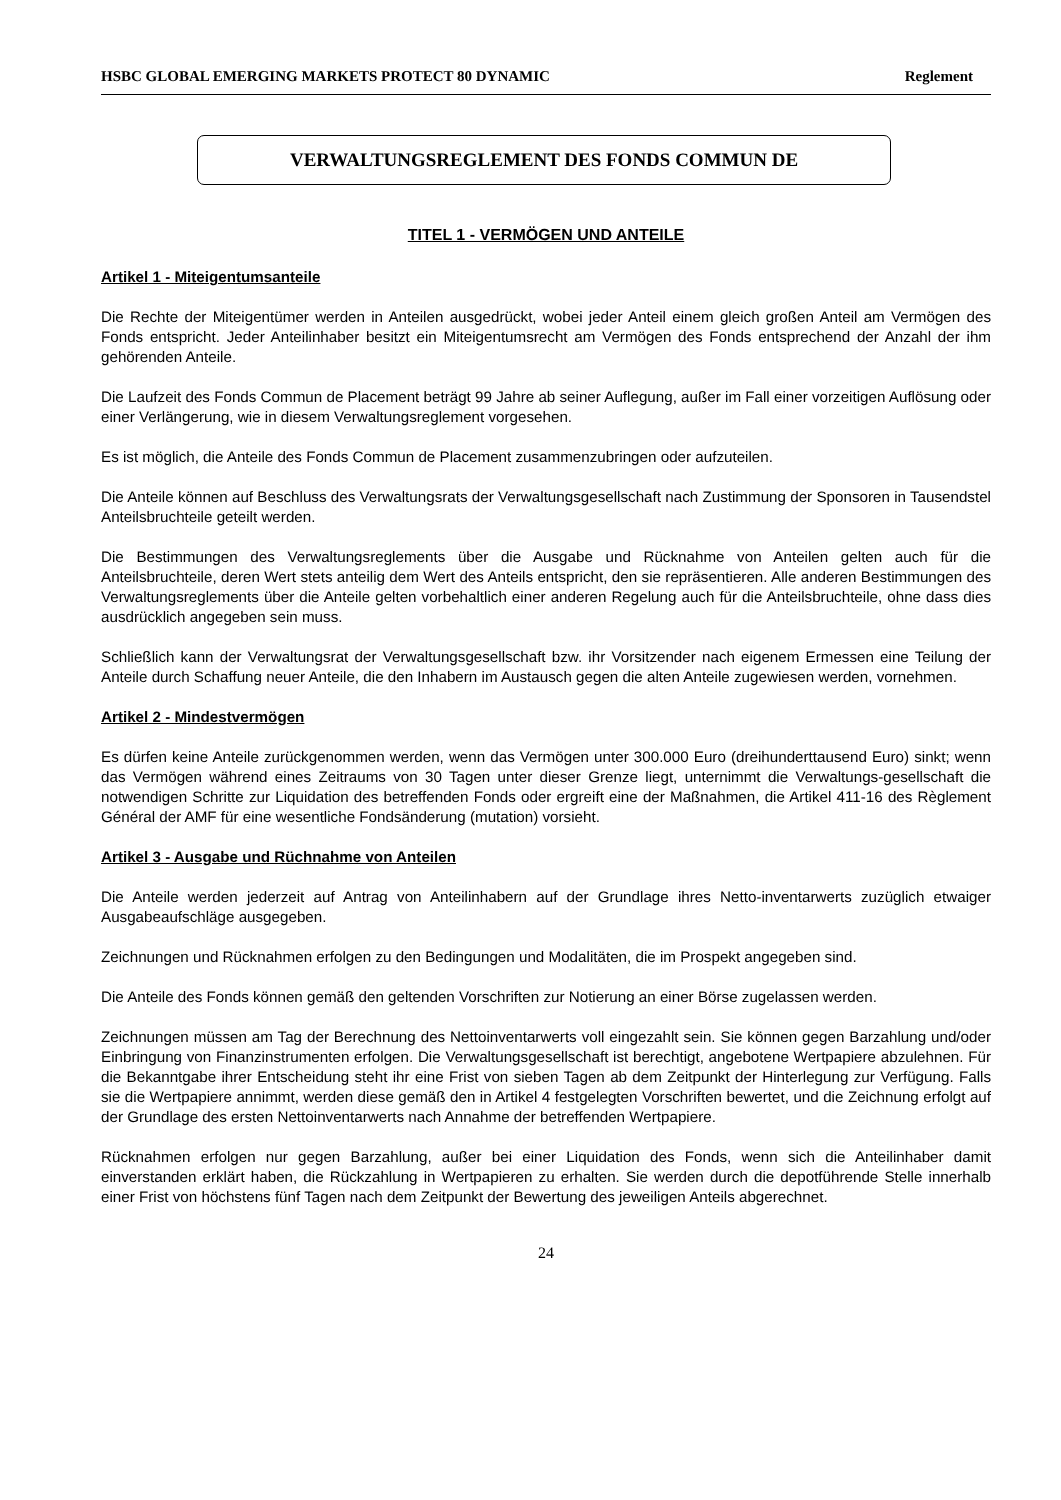HSBC GLOBAL EMERGING MARKETS PROTECT 80 DYNAMIC Reglement
VERWALTUNGSREGLEMENT DES FONDS COMMUN DE
TITEL 1 - VERMÖGEN UND ANTEILE
Artikel 1 - Miteigentumsanteile
Die Rechte der Miteigentümer werden in Anteilen ausgedrückt, wobei jeder Anteil einem gleich großen Anteil am Vermögen des Fonds entspricht. Jeder Anteilinhaber besitzt ein Miteigentumsrecht am Vermögen des Fonds entsprechend der Anzahl der ihm gehörenden Anteile.
Die Laufzeit des Fonds Commun de Placement beträgt 99 Jahre ab seiner Auflegung, außer im Fall einer vorzeitigen Auflösung oder einer Verlängerung, wie in diesem Verwaltungsreglement vorgesehen.
Es ist möglich, die Anteile des Fonds Commun de Placement zusammenzubringen oder aufzuteilen.
Die Anteile können auf Beschluss des Verwaltungsrats der Verwaltungsgesellschaft nach Zustimmung der Sponsoren in Tausendstel Anteilsbruchteile geteilt werden.
Die Bestimmungen des Verwaltungsreglements über die Ausgabe und Rücknahme von Anteilen gelten auch für die Anteilsbruchteile, deren Wert stets anteilig dem Wert des Anteils entspricht, den sie repräsentieren. Alle anderen Bestimmungen des Verwaltungsreglements über die Anteile gelten vorbehaltlich einer anderen Regelung auch für die Anteilsbruchteile, ohne dass dies ausdrücklich angegeben sein muss.
Schließlich kann der Verwaltungsrat der Verwaltungsgesellschaft bzw. ihr Vorsitzender nach eigenem Ermessen eine Teilung der Anteile durch Schaffung neuer Anteile, die den Inhabern im Austausch gegen die alten Anteile zugewiesen werden, vornehmen.
Artikel 2 - Mindestvermögen
Es dürfen keine Anteile zurückgenommen werden, wenn das Vermögen unter 300.000 Euro (dreihunderttausend Euro) sinkt; wenn das Vermögen während eines Zeitraums von 30 Tagen unter dieser Grenze liegt, unternimmt die Verwaltungs-gesellschaft die notwendigen Schritte zur Liquidation des betreffenden Fonds oder ergreift eine der Maßnahmen, die Artikel 411-16 des Règlement Général der AMF für eine wesentliche Fondsänderung (mutation) vorsieht.
Artikel 3 - Ausgabe und Rüchnahme von Anteilen
Die Anteile werden jederzeit auf Antrag von Anteilinhabern auf der Grundlage ihres Netto-inventarwerts zuzüglich etwaiger Ausgabeaufschläge ausgegeben.
Zeichnungen und Rücknahmen erfolgen zu den Bedingungen und Modalitäten, die im Prospekt angegeben sind.
Die Anteile des Fonds können gemäß den geltenden Vorschriften zur Notierung an einer Börse zugelassen werden.
Zeichnungen müssen am Tag der Berechnung des Nettoinventarwerts voll eingezahlt sein. Sie können gegen Barzahlung und/oder Einbringung von Finanzinstrumenten erfolgen. Die Verwaltungsgesellschaft ist berechtigt, angebotene Wertpapiere abzulehnen. Für die Bekanntgabe ihrer Entscheidung steht ihr eine Frist von sieben Tagen ab dem Zeitpunkt der Hinterlegung zur Verfügung. Falls sie die Wertpapiere annimmt, werden diese gemäß den in Artikel 4 festgelegten Vorschriften bewertet, und die Zeichnung erfolgt auf der Grundlage des ersten Nettoinventarwerts nach Annahme der betreffenden Wertpapiere.
Rücknahmen erfolgen nur gegen Barzahlung, außer bei einer Liquidation des Fonds, wenn sich die Anteilinhaber damit einverstanden erklärt haben, die Rückzahlung in Wertpapieren zu erhalten. Sie werden durch die depotführende Stelle innerhalb einer Frist von höchstens fünf Tagen nach dem Zeitpunkt der Bewertung des jeweiligen Anteils abgerechnet.
24